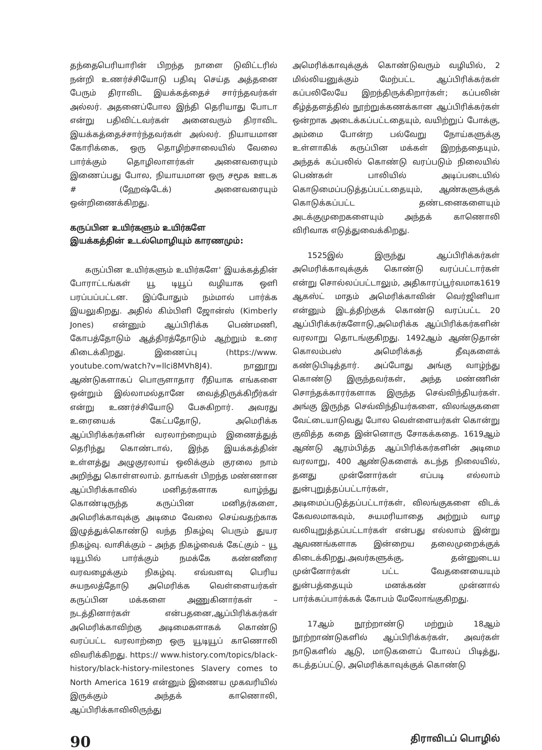தந்தைபெரியாரின் பிறந்த நாளை டுவிட்டரில் நன்றி உணர்ச்சியோடு பதிவு செய்த அத்தனை பேரும் திராவிட இயக்கத்தைச் சார்ந்தவர்கள் அல்லர். அதனைப்போல இந்தி தெரியாது போடா என்று பதிவிட்டவர்கள் அனைவரும் திராவிட இயக்கத்தைச்சார்ந்தவர்கள் அல்லர். நியாயமான கோரிக்கை, ஒரு தொழிற்சாலையில் வேலை பார்க்கும் தொழிலாளர்கள் அனைவரையும் இணைப்பது போல, நியாயமான ஒரு சமூக ஊடக # (ஹேஷ்டேக்) அனைவரையும் ஒன்றிணைக்கிறது.
கருப்பின உயிர்களும் உயிர்களே
இயக்கத்தின் உடல்மொழியும் காரணமும்:
கருப்பின உயிர்களும் உயிர்களே' இயக்கத்தின் போராட்டங்கள் யூ டியூப் வழியாக ஒளி பரப்பப்பட்டன. இப்போதும் நம்மால் பார்க்க இயலுகிறது. அதில் கிம்பிளி ஜோன்ஸ் (Kimberly Jones) என்னும் ஆப்பிரிக்க பெண்மணி, கோபத்தோடும் ஆத்திரத்தோடும் ஆற்றும் உரை கிடைக்கிறது. இணைப்பு (https://www. youtube.com/watch?v=llci8MVh8J4). நானூறு ஆண்டுகளாகப் பொருளாதார ரீதியாக எங்களை ஒன்றும் இல்லாமல்தானே வைத்திருக்கிறீர்கள் என்று உணர்ச்சியோடு பேசுகிறார். அவரது உரையைக் கேட்பதோடு, அமெரிக்க ஆப்பிரிக்கர்களின் வரலாற்றையும் இணைத்துத் தெரிந்து கொண்டால், இந்த இயக்கத்தின் உள்ளத்து அழுகுரலாய் ஒலிக்கும் குரலை நாம் அறிந்து கொள்ளலாம். தாங்கள் பிறந்த மண்ணான ஆப்பிரிக்காவில் மனிதர்களாக வாழ்ந்து கொண்டிருந்த கருப்பின மனிதர்களை, அமெரிக்காவுக்கு அடிமை வேலை செய்வதற்காக இழுத்துக்கொண்டு வந்த நிகழ்வு பெரும் துயர நிகழ்வு. வாசிக்கும் – அந்த நிகழ்வைக் கேட்கும் – யூ டியூபில் பார்க்கும் நமக்கே கண்ணீரை வரவழைக்கும் நிகழ்வு. எவ்வளவு பெரிய சுயநலத்தோடு அமெரிக்க வெள்ளையர்கள் கருப்பின மக்களை அணுகினார்கள் – நடத்தினார்கள் என்பதனை,ஆப்பிரிக்கர்கள் அமெரிக்காவிற்கு அடிமைகளாகக் கொண்டு வரப்பட்ட வரலாற்றை ஒரு யூடியூப் காணொலி விவரிக்கிறது. https:// www.history.com/topics/black-history/black-history-milestones Slavery comes to North America 1619 என்னும் இணைய முகவரியில் இருக்கும் அந்தக் காணொலி, ஆப்பிரிக்காவிலிருந்து
அமெரிக்காவுக்குக் கொண்டுவரும் வழியில், 2 மில்லியனுக்கும் மேற்பட்ட ஆப்பிரிக்கர்கள் கப்பலிலேயே இறந்திருக்கிறார்கள்; கப்பலின் கீழ்த்தளத்தில் நூற்றுக்கணக்கான ஆப்பிரிக்கர்கள் ஒன்றாக அடைக்கப்பட்டதையும், வயிற்றுப் போக்கு, அம்மை போன்ற பல்வேறு நோய்களுக்கு உள்ளாகிக் கருப்பின மக்கள் இறந்ததையும், அந்தக் கப்பலில் கொண்டு வரப்படும் நிலையில் பெண்கள் பாலியில் அடிப்படையில் கொடுமைப்படுத்தப்பட்டதையும், ஆண்களுக்குக் கொடுக்கப்பட்ட தண்டனைகளையும் அடக்குமுறைகளையும் அந்தக் காணொலி விரிவாக எடுத்துவைக்கிறது.
1525இல் இருந்து ஆப்பிரிக்கர்கள் அமெரிக்காவுக்குக் கொண்டு வரப்பட்டார்கள் என்று சொல்லப்பட்டாலும், அதிகாரப்பூர்வமாக1619 ஆகஸ்ட் மாதம் அமெரிக்காவின் வெர்ஜினியா என்னும் இடத்திற்குக் கொண்டு வரப்பட்ட 20 ஆப்பிரிக்கர்களோடு,அமெரிக்க ஆப்பிரிக்கர்களின் வரலாறு தொடங்குகிறது. 1492ஆம் ஆண்டுதான் கொலம்பஸ் அமெரிக்கத் தீவுகளைக் கண்டுபிடித்தார். அப்போது அங்கு வாழ்ந்து கொண்டு இருந்தவர்கள், அந்த மண்ணின் சொந்தக்காரர்களாக இருந்த செவ்விந்தியர்கள். அங்கு இருந்த செவ்விந்தியர்களை, விலங்குகளை வேட்டையாடுவது போல வெள்ளையர்கள் கொன்று குவித்த கதை இன்னொரு சோகக்கதை. 1619ஆம் ஆண்டு ஆரம்பித்த ஆப்பிரிக்கர்களின் அடிமை வரலாறு, 400 ஆண்டுகளைக் கடந்த நிலையில், தனது முன்னோர்கள் எப்படி எல்லாம் துன்புறுத்தப்பட்டார்கள், அடிமைப்படுத்தப்பட்டார்கள், விலங்குகளை விடக் கேவலமாகவும், சுயமரியாதை அற்றும் வாழ வலியுறுத்தப்பட்டார்கள் என்பது எல்லாம் இன்று ஆவணங்களாக இன்றைய தலைமுறைக்குக் கிடைக்கிறது.அவர்களுக்கு, தன்னுடைய முன்னோர்கள் பட்ட வேதனையையும் துன்பத்தையும் மனக்கண் முன்னால் பார்க்கப்பார்க்கக் கோபம் மேலோங்குகிறது.
17ஆம் நூற்றாண்டு மற்றும் 18ஆம் நூற்றாண்டுகளில் ஆப்பிரிக்கர்கள், அவர்கள் நாடுகளில் ஆடு, மாடுகளைப் போலப் பிடித்து, கடத்தப்பட்டு, அமெரிக்காவுக்குக் கொண்டு
90 திராவிடப் பொழில்